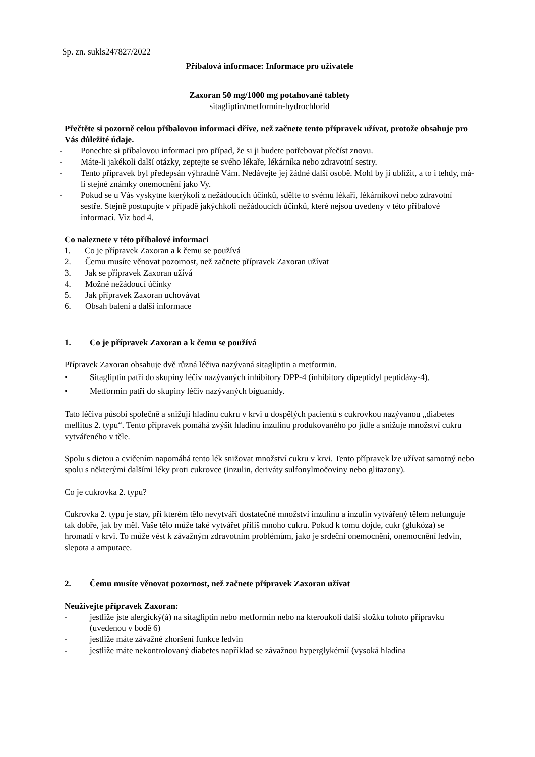Sp. zn. sukls247827/2022
Příbalová informace: Informace pro uživatele
Zaxoran 50 mg/1000 mg potahované tablety
sitagliptin/metformin-hydrochlorid
Přečtěte si pozorně celou příbalovou informaci dříve, než začnete tento přípravek užívat, protože obsahuje pro Vás důležité údaje.
- Ponechte si příbalovou informaci pro případ, že si ji budete potřebovat přečíst znovu.
- Máte-li jakékoli další otázky, zeptejte se svého lékaře, lékárníka nebo zdravotní sestry.
- Tento přípravek byl předepsán výhradně Vám. Nedávejte jej žádné další osobě. Mohl by jí ublížit, a to i tehdy, má-li stejné známky onemocnění jako Vy.
- Pokud se u Vás vyskytne kterýkoli z nežádoucích účinků, sdělte to svému lékaři, lékárníkovi nebo zdravotní sestře. Stejně postupujte v případě jakýchkoli nežádoucích účinků, které nejsou uvedeny v této příbalové informaci. Viz bod 4.
Co naleznete v této příbalové informaci
1. Co je přípravek Zaxoran a k čemu se používá
2. Čemu musíte věnovat pozornost, než začnete přípravek Zaxoran užívat
3. Jak se přípravek Zaxoran užívá
4. Možné nežádoucí účinky
5. Jak přípravek Zaxoran uchovávat
6. Obsah balení a další informace
1. Co je přípravek Zaxoran a k čemu se používá
Přípravek Zaxoran obsahuje dvě různá léčiva nazývaná sitagliptin a metformin.
• Sitagliptin patří do skupiny léčiv nazývaných inhibitory DPP-4 (inhibitory dipeptidyl peptidázy-4).
• Metformin patří do skupiny léčiv nazývaných biguanidy.
Tato léčiva působí společně a snižují hladinu cukru v krvi u dospělých pacientů s cukrovkou nazývanou „diabetes mellitus 2. typu“. Tento přípravek pomáhá zvýšit hladinu inzulinu produkovaného po jídle a snižuje množství cukru vytvářeného v těle.
Spolu s dietou a cvičením napomáhá tento lék snižovat množství cukru v krvi. Tento přípravek lze užívat samotný nebo spolu s některými dalšími léky proti cukrovce (inzulin, deriváty sulfonylmočoviny nebo glitazony).
Co je cukrovka 2. typu?
Cukrovka 2. typu je stav, při kterém tělo nevytváří dostatečné množství inzulinu a inzulin vytvářený tělem nefunguje tak dobře, jak by měl. Vaše tělo může také vytvářet příliš mnoho cukru. Pokud k tomu dojde, cukr (glukóza) se hromadí v krvi. To může vést k závažným zdravotním problémům, jako je srdeční onemocnění, onemocnění ledvin, slepota a amputace.
2. Čemu musíte věnovat pozornost, než začnete přípravek Zaxoran užívat
Neužívejte přípravek Zaxoran:
- jestliže jste alergický(á) na sitagliptin nebo metformin nebo na kteroukoli další složku tohoto přípravku (uvedenou v bodě 6)
- jestliže máte závažné zhoršení funkce ledvin
- jestliže máte nekontrolovaný diabetes například se závažnou hyperglykémií (vysoká hladina